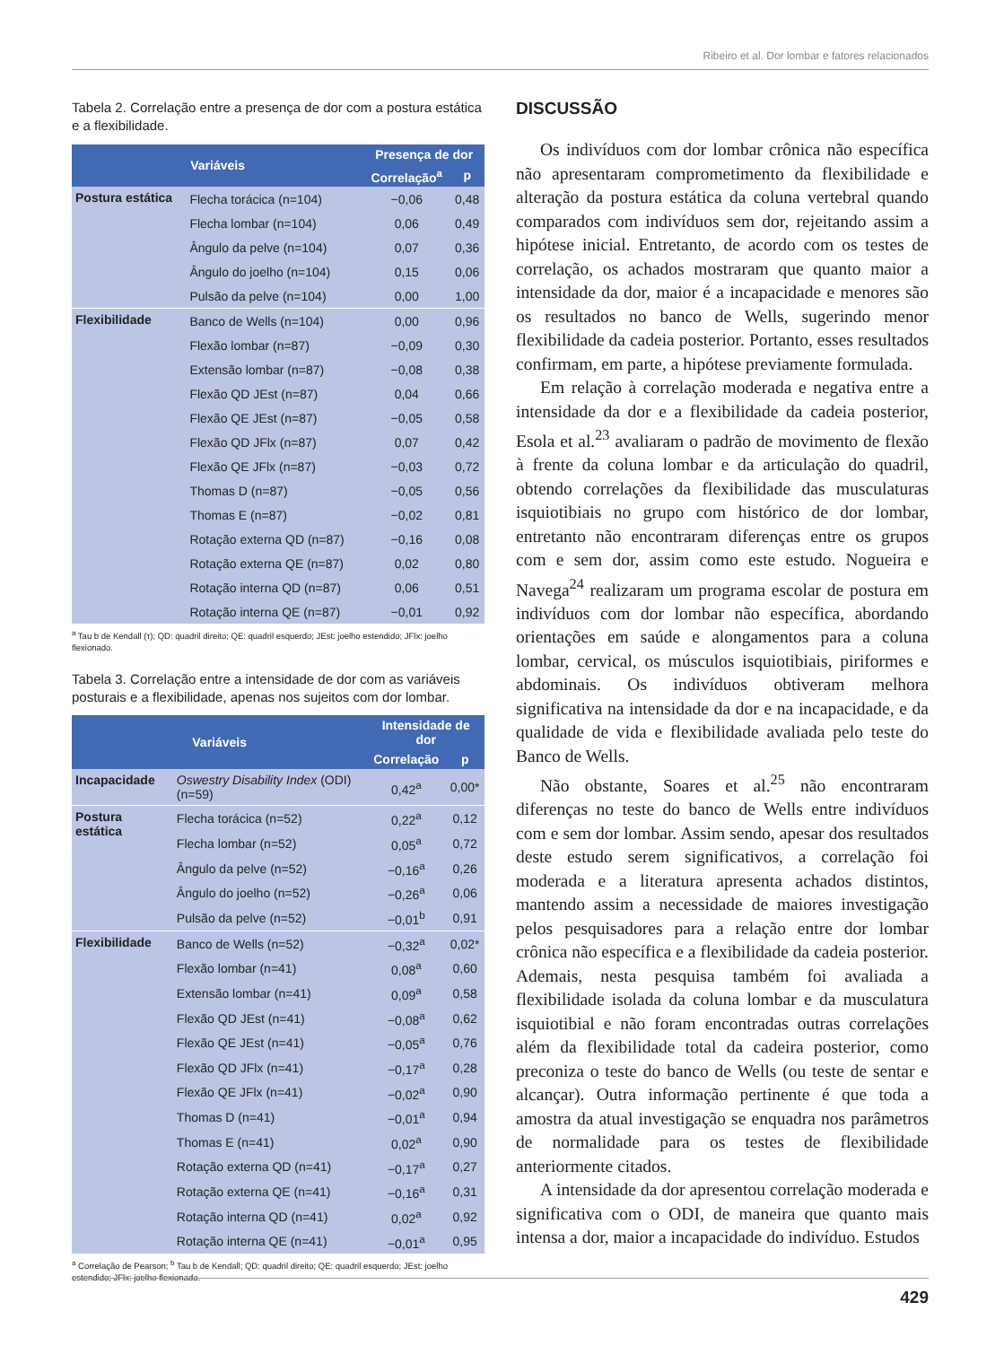Ribeiro et al. Dor lombar e fatores relacionados
Tabela 2. Correlação entre a presença de dor com a postura estática e a flexibilidade.
| Variáveis | | Presença de dor | |
| --- | --- | --- | --- |
| | | Correlação<sup>a</sup> | p |
| Postura estática | Flecha torácica (n=104) | −0,06 | 0,48 |
| | Flecha lombar (n=104) | 0,06 | 0,49 |
| | Ângulo da pelve (n=104) | 0,07 | 0,36 |
| | Ângulo do joelho (n=104) | 0,15 | 0,06 |
| | Pulsão da pelve (n=104) | 0,00 | 1,00 |
| Flexibilidade | Banco de Wells (n=104) | 0,00 | 0,96 |
| | Flexão lombar (n=87) | −0,09 | 0,30 |
| | Extensão lombar (n=87) | −0,08 | 0,38 |
| | Flexão QD JEst (n=87) | 0,04 | 0,66 |
| | Flexão QE JEst (n=87) | −0,05 | 0,58 |
| | Flexão QD JFlx (n=87) | 0,07 | 0,42 |
| | Flexão QE JFlx (n=87) | −0,03 | 0,72 |
| | Thomas D (n=87) | −0,05 | 0,56 |
| | Thomas E (n=87) | −0,02 | 0,81 |
| | Rotação externa QD (n=87) | −0,16 | 0,08 |
| | Rotação externa QE (n=87) | 0,02 | 0,80 |
| | Rotação interna QD (n=87) | 0,06 | 0,51 |
| | Rotação interna QE (n=87) | −0,01 | 0,92 |
<sup>a</sup> Tau b de Kendall (τ); QD: quadril direito; QE: quadril esquerdo; JEst: joelho estendido; JFlx: joelho flexionado.
Tabela 3. Correlação entre a intensidade de dor com as variáveis posturais e a flexibilidade, apenas nos sujeitos com dor lombar.
| Variáveis | | Intensidade de dor | |
| --- | --- | --- | --- |
| | | Correlação | p |
| Incapacidade | Oswestry Disability Index (ODI) (n=59) | 0,42<sup>a</sup> | 0,00* |
| Postura estática | Flecha torácica (n=52) | 0,22<sup>a</sup> | 0,12 |
| | Flecha lombar (n=52) | 0,05<sup>a</sup> | 0,72 |
| | Ângulo da pelve (n=52) | −0,16<sup>a</sup> | 0,26 |
| | Ângulo do joelho (n=52) | −0,26<sup>a</sup> | 0,06 |
| | Pulsão da pelve (n=52) | −0,01<sup>b</sup> | 0,91 |
| Flexibilidade | Banco de Wells (n=52) | −0,32<sup>a</sup> | 0,02* |
| | Flexão lombar (n=41) | 0,08<sup>a</sup> | 0,60 |
| | Extensão lombar (n=41) | 0,09<sup>a</sup> | 0,58 |
| | Flexão QD JEst (n=41) | −0,08<sup>a</sup> | 0,62 |
| | Flexão QE JEst (n=41) | −0,05<sup>a</sup> | 0,76 |
| | Flexão QD JFlx (n=41) | −0,17<sup>a</sup> | 0,28 |
| | Flexão QE JFlx (n=41) | −0,02<sup>a</sup> | 0,90 |
| | Thomas D (n=41) | −0,01<sup>a</sup> | 0,94 |
| | Thomas E (n=41) | 0,02<sup>a</sup> | 0,90 |
| | Rotação externa QD (n=41) | −0,17<sup>a</sup> | 0,27 |
| | Rotação externa QE (n=41) | −0,16<sup>a</sup> | 0,31 |
| | Rotação interna QD (n=41) | 0,02<sup>a</sup> | 0,92 |
| | Rotação interna QE (n=41) | −0,01<sup>a</sup> | 0,95 |
<sup>a</sup> Correlação de Pearson; <sup>b</sup> Tau b de Kendall; QD: quadril direito; QE: quadril esquerdo; JEst: joelho estendido; JFlx: joelho flexionado.
DISCUSSÃO
Os indivíduos com dor lombar crônica não específica não apresentaram comprometimento da flexibilidade e alteração da postura estática da coluna vertebral quando comparados com indivíduos sem dor, rejeitando assim a hipótese inicial. Entretanto, de acordo com os testes de correlação, os achados mostraram que quanto maior a intensidade da dor, maior é a incapacidade e menores são os resultados no banco de Wells, sugerindo menor flexibilidade da cadeia posterior. Portanto, esses resultados confirmam, em parte, a hipótese previamente formulada.
Em relação à correlação moderada e negativa entre a intensidade da dor e a flexibilidade da cadeia posterior, Esola et al.<sup>23</sup> avaliaram o padrão de movimento de flexão à frente da coluna lombar e da articulação do quadril, obtendo correlações da flexibilidade das musculaturas isquiotibiais no grupo com histórico de dor lombar, entretanto não encontraram diferenças entre os grupos com e sem dor, assim como este estudo. Nogueira e Navega<sup>24</sup> realizaram um programa escolar de postura em indivíduos com dor lombar não específica, abordando orientações em saúde e alongamentos para a coluna lombar, cervical, os músculos isquiotibiais, piriformes e abdominais. Os indivíduos obtiveram melhora significativa na intensidade da dor e na incapacidade, e da qualidade de vida e flexibilidade avaliada pelo teste do Banco de Wells.
Não obstante, Soares et al.<sup>25</sup> não encontraram diferenças no teste do banco de Wells entre indivíduos com e sem dor lombar. Assim sendo, apesar dos resultados deste estudo serem significativos, a correlação foi moderada e a literatura apresenta achados distintos, mantendo assim a necessidade de maiores investigação pelos pesquisadores para a relação entre dor lombar crônica não específica e a flexibilidade da cadeia posterior. Ademais, nesta pesquisa também foi avaliada a flexibilidade isolada da coluna lombar e da musculatura isquiotibial e não foram encontradas outras correlações além da flexibilidade total da cadeira posterior, como preconiza o teste do banco de Wells (ou teste de sentar e alcançar). Outra informação pertinente é que toda a amostra da atual investigação se enquadra nos parâmetros de normalidade para os testes de flexibilidade anteriormente citados.
A intensidade da dor apresentou correlação moderada e significativa com o ODI, de maneira que quanto mais intensa a dor, maior a incapacidade do indivíduo. Estudos
429